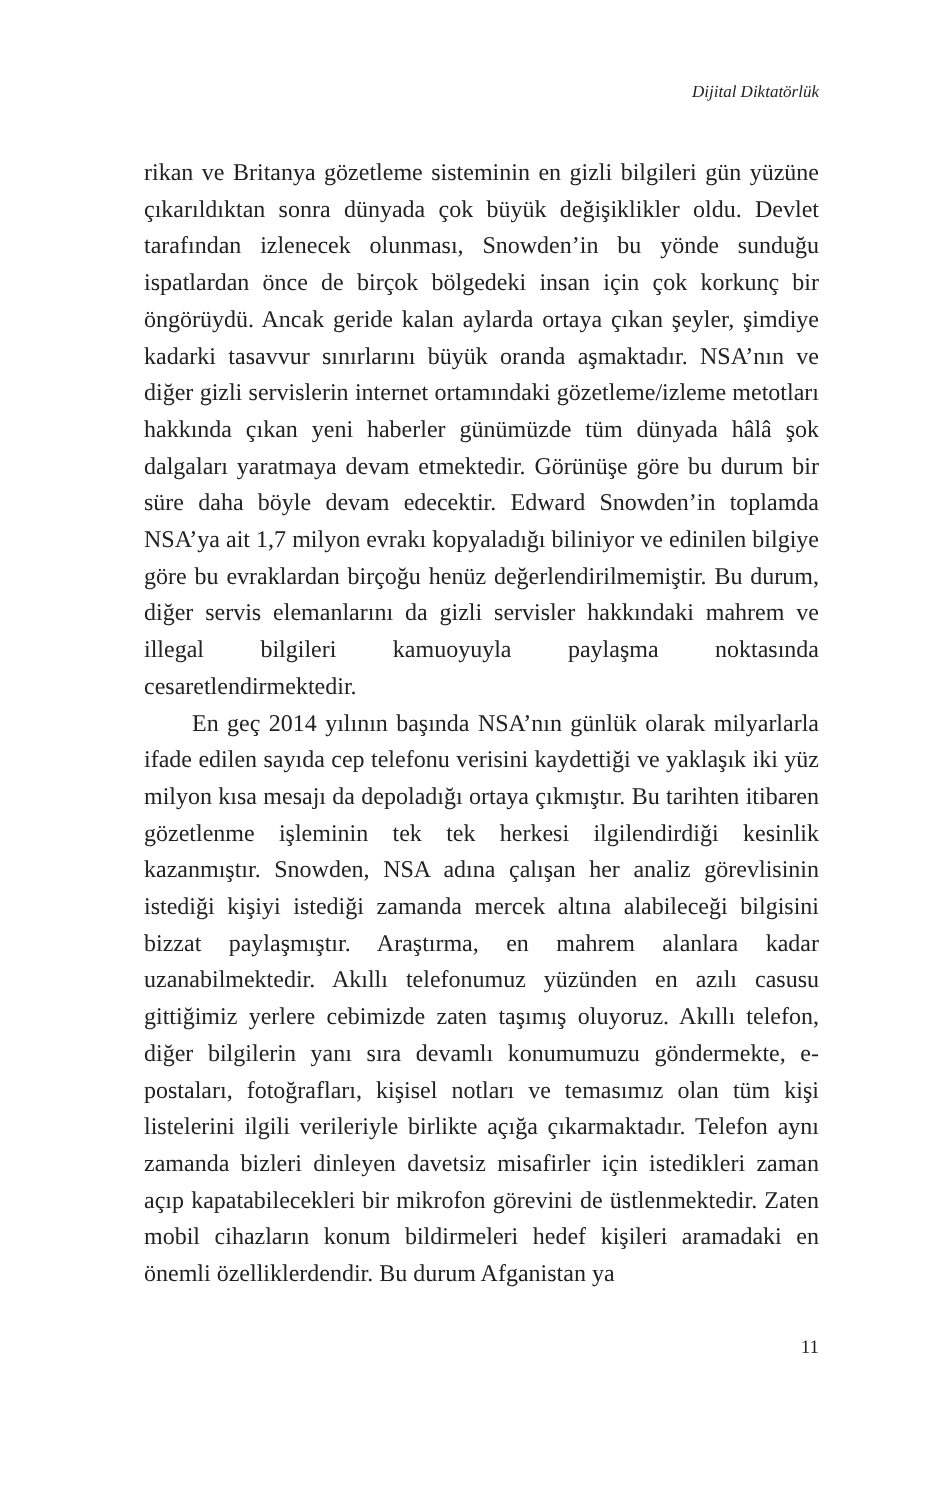Dijital Diktatörlük
rikan ve Britanya gözetleme sisteminin en gizli bilgileri gün yüzüne çıkarıldıktan sonra dünyada çok büyük değişiklikler oldu. Devlet tarafından izlenecek olunması, Snowden’in bu yönde sunduğu ispatlardan önce de birçok bölgedeki insan için çok korkunç bir öngörüydü. Ancak geride kalan aylarda ortaya çıkan şeyler, şimdiye kadarki tasavvur sınırlarını büyük oranda aşmaktadır. NSA’nın ve diğer gizli servislerin internet ortamındaki gözetleme/izleme metotları hakkında çıkan yeni haberler günümüzde tüm dünyada hâlâ şok dalgaları yaratmaya devam etmektedir. Görünüşe göre bu durum bir süre daha böyle devam edecektir. Edward Snowden’in toplamda NSA’ya ait 1,7 milyon evrakı kopyaladığı biliniyor ve edinilen bilgiye göre bu evraklardan birçoğu henüz değerlendirilmemiştir. Bu durum, diğer servis elemanlarını da gizli servisler hakkındaki mahrem ve illegal bilgileri kamuoyuyla paylaşma noktasında cesaretlendirmektedir.
En geç 2014 yılının başında NSA’nın günlük olarak milyarlarla ifade edilen sayıda cep telefonu verisini kaydettiği ve yaklaşık iki yüz milyon kısa mesajı da depoladığı ortaya çıkmıştır. Bu tarihten itibaren gözetlenme işleminin tek tek herkesi ilgilendirdiği kesinlik kazanmıştır. Snowden, NSA adına çalışan her analiz görevlisinin istediği kişiyi istediği zamanda mercek altına alabileceği bilgisini bizzat paylaşmıştır. Araştırma, en mahrem alanlara kadar uzanabilmektedir. Akıllı telefonumuz yüzünden en azılı casusu gittiğimiz yerlere cebimizde zaten taşımış oluyoruz. Akıllı telefon, diğer bilgilerin yanı sıra devamlı konumumuzu göndermekte, e-postaları, fotoğrafları, kişisel notları ve temasımız olan tüm kişi listelerini ilgili verileriyle birlikte açığa çıkarmaktadır. Telefon aynı zamanda bizleri dinleyen davetsiz misafirler için istedikleri zaman açıp kapatabilecekleri bir mikrofon görevini de üstlenmektedir. Zaten mobil cihazların konum bildirmeleri hedef kişileri aramadaki en önemli özelliklerdendir. Bu durum Afganistan ya
11